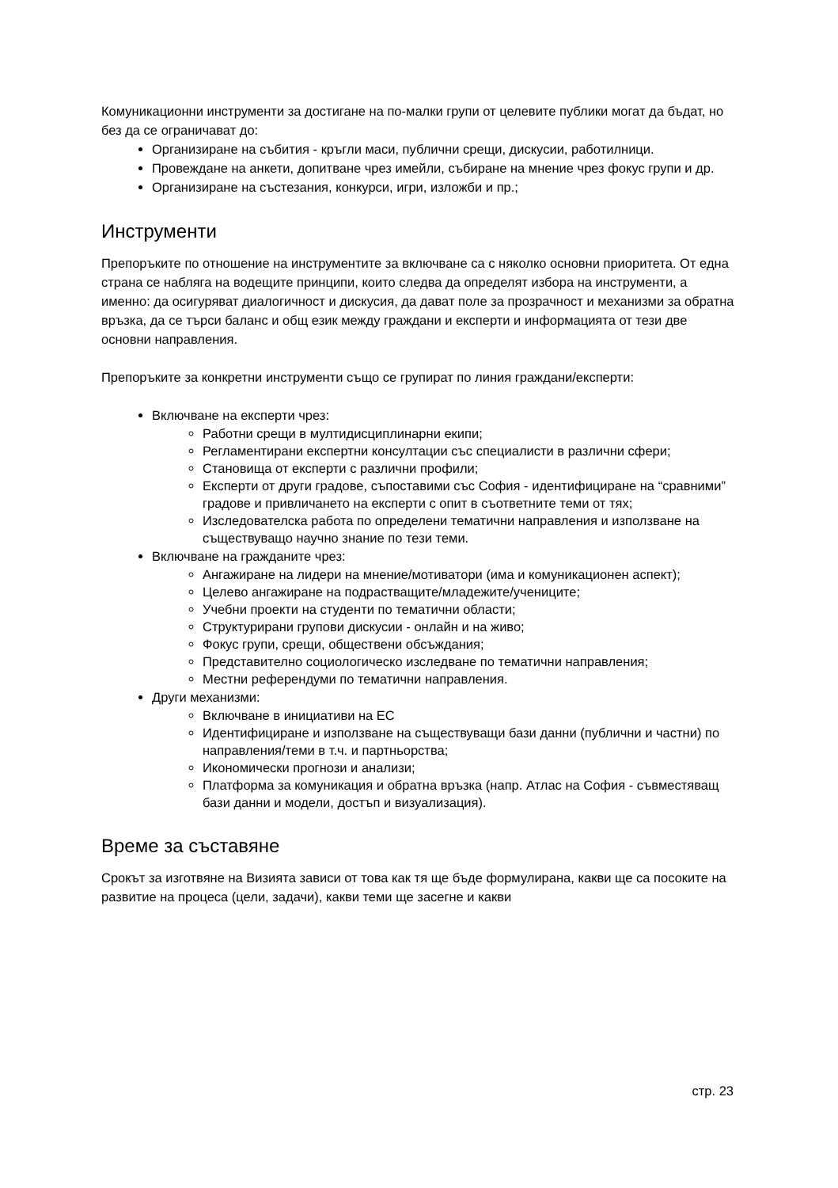Комуникационни инструменти за достигане на по-малки групи от целевите публики могат да бъдат, но без да се ограничават до:
Организиране на събития - кръгли маси, публични срещи, дискусии, работилници.
Провеждане на анкети, допитване чрез имейли, събиране на мнение чрез фокус групи и др.
Организиране на състезания, конкурси, игри, изложби и пр.;
Инструменти
Препоръките по отношение на инструментите за включване са с няколко основни приоритета. От една страна се набляга на водещите принципи, които следва да определят избора на инструменти, а именно: да осигуряват диалогичност и дискусия, да дават поле за прозрачност и механизми за обратна връзка, да се търси баланс и общ език между граждани и експерти и информацията от тези две основни направления.
Препоръките за конкретни инструменти също се групират по линия граждани/експерти:
Включване на експерти чрез:
Работни срещи в мултидисциплинарни екипи;
Регламентирани експертни консултации със специалисти в различни сфери;
Становища от експерти с различни профили;
Експерти от други градове, съпоставими със София - идентифициране на “сравними” градове и привличането на експерти с опит в съответните теми от тях;
Изследователска работа по определени тематични направления и използване на съществуващо научно знание по тези теми.
Включване на гражданите чрез:
Ангажиране на лидери на мнение/мотиватори (има и комуникационен аспект);
Целево ангажиране на подрастващите/младежите/учениците;
Учебни проекти на студенти по тематични области;
Структурирани групови дискусии - онлайн и на живо;
Фокус групи, срещи, обществени обсъждания;
Представително социологическо изследване по тематични направления;
Местни референдуми по тематични направления.
Други механизми:
Включване в инициативи на ЕС
Идентифициране и използване на съществуващи бази данни (публични и частни) по направления/теми в т.ч. и партньорства;
Икономически прогнози и анализи;
Платформа за комуникация и обратна връзка (напр. Атлас на София - съвместяващ бази данни и модели, достъп и визуализация).
Време за съставяне
Срокът за изготвяне на Визията зависи от това как тя ще бъде формулирана, какви ще са посоките на развитие на процеса (цели, задачи), какви теми ще засегне и какви
стр. 23